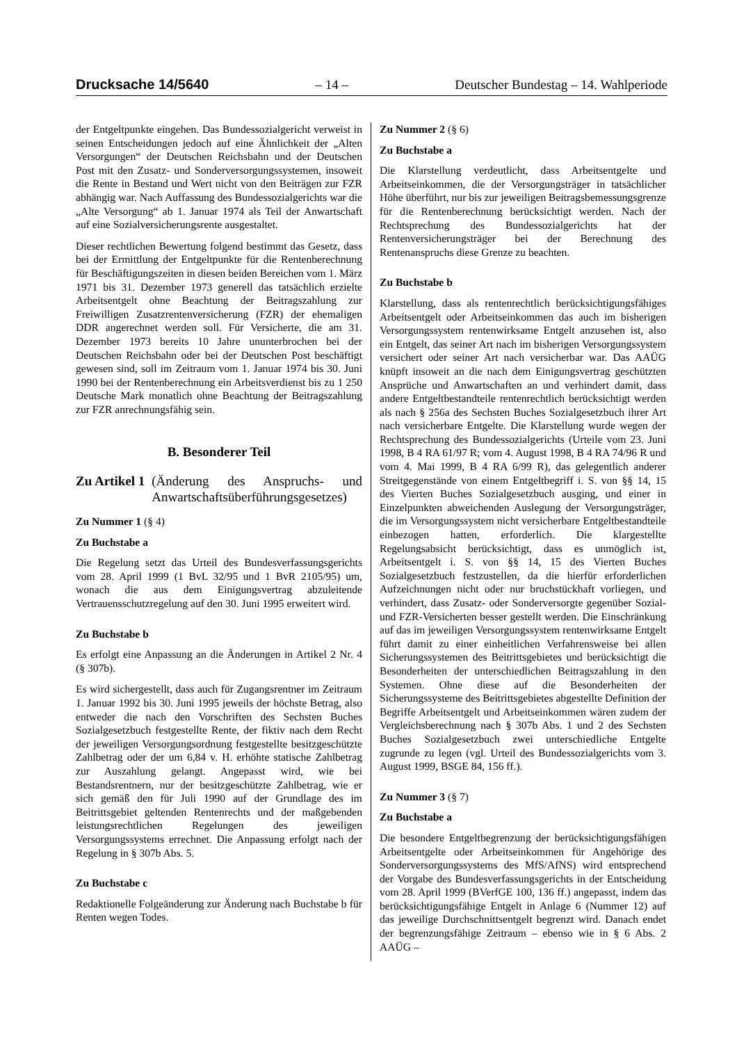Drucksache 14/5640 – 14 – Deutscher Bundestag – 14. Wahlperiode
der Entgeltpunkte eingehen. Das Bundessozialgericht verweist in seinen Entscheidungen jedoch auf eine Ähnlichkeit der „Alten Versorgungen“ der Deutschen Reichsbahn und der Deutschen Post mit den Zusatz- und Sonderversorgungssystemen, insoweit die Rente in Bestand und Wert nicht von den Beiträgen zur FZR abhängig war. Nach Auffassung des Bundessozialgerichts war die „Alte Versorgung“ ab 1. Januar 1974 als Teil der Anwartschaft auf eine Sozialversicherungsrente ausgestaltet.
Dieser rechtlichen Bewertung folgend bestimmt das Gesetz, dass bei der Ermittlung der Entgeltpunkte für die Rentenberechnung für Beschäftigungszeiten in diesen beiden Bereichen vom 1. März 1971 bis 31. Dezember 1973 generell das tatsächlich erzielte Arbeitsentgelt ohne Beachtung der Beitragszahlung zur Freiwilligen Zusatzrentenversicherung (FZR) der ehemaligen DDR angerechnet werden soll. Für Versicherte, die am 31. Dezember 1973 bereits 10 Jahre ununterbrochen bei der Deutschen Reichsbahn oder bei der Deutschen Post beschäftigt gewesen sind, soll im Zeitraum vom 1. Januar 1974 bis 30. Juni 1990 bei der Rentenberechnung ein Arbeitsverdienst bis zu 1 250 Deutsche Mark monatlich ohne Beachtung der Beitragszahlung zur FZR anrechnungsfähig sein.
B. Besonderer Teil
Zu Artikel 1 (Änderung des Anspruchs- und Anwartschaftsüberführungsgesetzes)
Zu Nummer 1 (§ 4)
Zu Buchstabe a
Die Regelung setzt das Urteil des Bundesverfassungsgerichts vom 28. April 1999 (1 BvL 32/95 und 1 BvR 2105/95) um, wonach die aus dem Einigungsvertrag abzuleitende Vertrauensschutzregelung auf den 30. Juni 1995 erweitert wird.
Zu Buchstabe b
Es erfolgt eine Anpassung an die Änderungen in Artikel 2 Nr. 4 (§ 307b).
Es wird sichergestellt, dass auch für Zugangsrentner im Zeitraum 1. Januar 1992 bis 30. Juni 1995 jeweils der höchste Betrag, also entweder die nach den Vorschriften des Sechsten Buches Sozialgesetzbuch festgestellte Rente, der fiktiv nach dem Recht der jeweiligen Versorgungsordnung festgestellte besitzgeschützte Zahlbetrag oder der um 6,84 v. H. erhöhte statische Zahlbetrag zur Auszahlung gelangt. Angepasst wird, wie bei Bestandsrentnern, nur der besitzgeschützte Zahlbetrag, wie er sich gemäß den für Juli 1990 auf der Grundlage des im Beitrittsgebiet geltenden Rentenrechts und der maßgebenden leistungsrechtlichen Regelungen des jeweiligen Versorgungssystems errechnet. Die Anpassung erfolgt nach der Regelung in § 307b Abs. 5.
Zu Buchstabe c
Redaktionelle Folgeänderung zur Änderung nach Buchstabe b für Renten wegen Todes.
Zu Nummer 2 (§ 6)
Zu Buchstabe a
Die Klarstellung verdeutlicht, dass Arbeitsentgelte und Arbeitseinkommen, die der Versorgungsträger in tatsächlicher Höhe überführt, nur bis zur jeweiligen Beitragsbemessungsgrenze für die Rentenberechnung berücksichtigt werden. Nach der Rechtsprechung des Bundessozialgerichts hat der Rentenversicherungsträger bei der Berechnung des Rentenanspruchs diese Grenze zu beachten.
Zu Buchstabe b
Klarstellung, dass als rentenrechtlich berücksichtigungsfähiges Arbeitsentgelt oder Arbeitseinkommen das auch im bisherigen Versorgungssystem rentenwirksame Entgelt anzusehen ist, also ein Entgelt, das seiner Art nach im bisherigen Versorgungssystem versichert oder seiner Art nach versicherbar war. Das AAÜG knüpft insoweit an die nach dem Einigungsvertrag geschützten Ansprüche und Anwartschaften an und verhindert damit, dass andere Entgeltbestandteile rentenrechtlich berücksichtigt werden als nach § 256a des Sechsten Buches Sozialgesetzbuch ihrer Art nach versicherbare Entgelte. Die Klarstellung wurde wegen der Rechtsprechung des Bundessozialgerichts (Urteile vom 23. Juni 1998, B 4 RA 61/97 R; vom 4. August 1998, B 4 RA 74/96 R und vom 4. Mai 1999, B 4 RA 6/99 R), das gelegentlich anderer Streitgegenstände von einem Entgeltbegriff i. S. von §§ 14, 15 des Vierten Buches Sozialgesetzbuch ausging, und einer in Einzelpunkten abweichenden Auslegung der Versorgungsträger, die im Versorgungssystem nicht versicherbare Entgeltbestandteile einbezogen hatten, erforderlich. Die klargestellte Regelungsabsicht berücksichtigt, dass es unmöglich ist, Arbeitsentgelt i. S. von §§ 14, 15 des Vierten Buches Sozialgesetzbuch festzustellen, da die hierfür erforderlichen Aufzeichnungen nicht oder nur bruchstückhaft vorliegen, und verhindert, dass Zusatz- oder Sonderversorgte gegenüber Sozial- und FZR-Versicherten besser gestellt werden. Die Einschränkung auf das im jeweiligen Versorgungssystem rentenwirksame Entgelt führt damit zu einer einheitlichen Verfahrensweise bei allen Sicherungssystemen des Beitrittsgebietes und berücksichtigt die Besonderheiten der unterschiedlichen Beitragszahlung in den Systemen. Ohne diese auf die Besonderheiten der Sicherungssysteme des Beitrittsgebietes abgestellte Definition der Begriffe Arbeitsentgelt und Arbeitseinkommen wären zudem der Vergleichsberechnung nach § 307b Abs. 1 und 2 des Sechsten Buches Sozialgesetzbuch zwei unterschiedliche Entgelte zugrunde zu legen (vgl. Urteil des Bundessozialgerichts vom 3. August 1999, BSGE 84, 156 ff.).
Zu Nummer 3 (§ 7)
Zu Buchstabe a
Die besondere Entgeltbegrenzung der berücksichtigungsfähigen Arbeitsentgelte oder Arbeitseinkommen für Angehörige des Sonderversorgungssystems des MfS/AfNS) wird entsprechend der Vorgabe des Bundesverfassungsgerichts in der Entscheidung vom 28. April 1999 (BVerfGE 100, 136 ff.) angepasst, indem das berücksichtigungsfähige Entgelt in Anlage 6 (Nummer 12) auf das jeweilige Durchschnittsentgelt begrenzt wird. Danach endet der begrenzungsfähige Zeitraum – ebenso wie in § 6 Abs. 2 AAÜG –